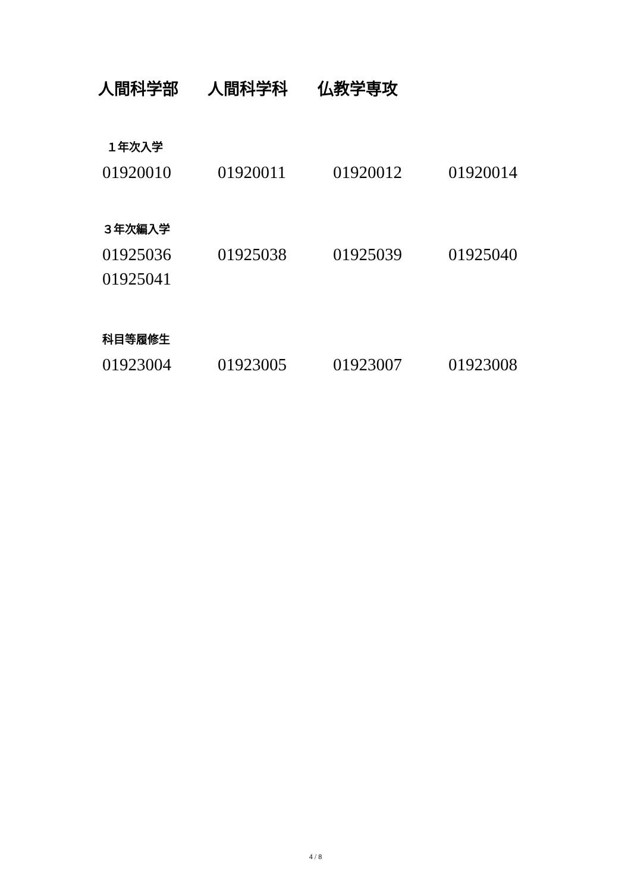人間科学部 人間科学科 仏教学専攻
１年次入学
01920010 01920011 01920012 01920014
３年次編入学
01925036 01925038 01925039 01925040
01925041
科目等履修生
01923004 01923005 01923007 01923008
4 / 8